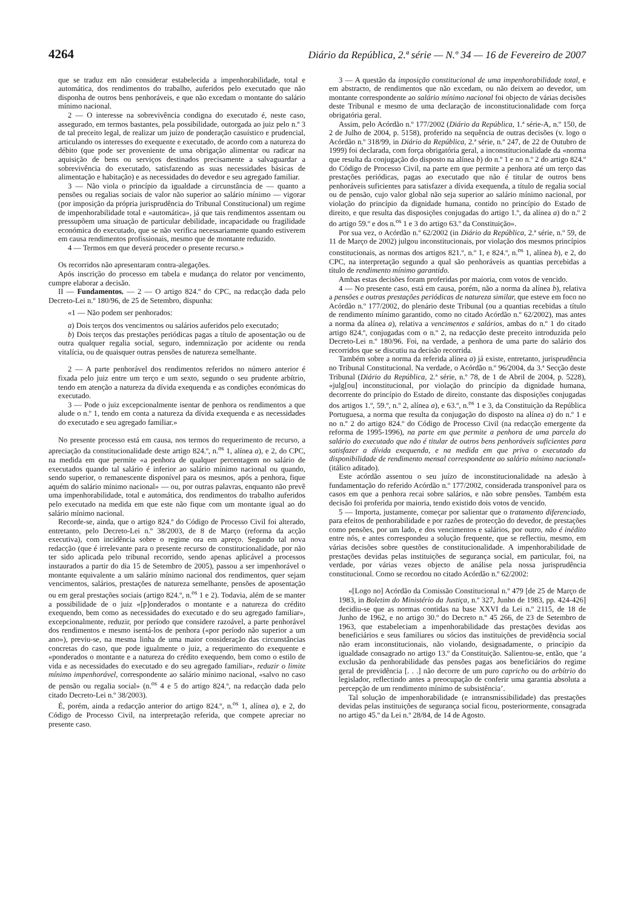4264 Diário da República, 2.ª série — N.º 34 — 16 de Fevereiro de 2007
que se traduz em não considerar estabelecida a impenhorabilidade, total e automática, dos rendimentos do trabalho, auferidos pelo executado que não disponha de outros bens penhoráveis, e que não excedam o montante do salário mínimo nacional.
2 — O interesse na sobrevivência condigna do executado é, neste caso, assegurado, em termos bastantes, pela possibilidade, outorgada ao juiz pelo n.º 3 de tal preceito legal, de realizar um juízo de ponderação casuístico e prudencial, articulando os interesses do exequente e executado, de acordo com a natureza do débito (que pode ser proveniente de uma obrigação alimentar ou radicar na aquisição de bens ou serviços destinados precisamente a salvaguardar a sobrevivência do executado, satisfazendo as suas necessidades básicas de alimentação e habitação) e as necessidades do devedor e seu agregado familiar.
3 — Não viola o princípio da igualdade a circunstância de — quanto a pensões ou regalias sociais de valor não superior ao salário mínimo — vigorar (por imposição da própria jurisprudência do Tribunal Constitucional) um regime de impenhorabilidade total e «automática», já que tais rendimentos assentam ou pressupõem uma situação de particular debilidade, incapacidade ou fragilidade económica do executado, que se não verifica necessariamente quando estiverem em causa rendimentos profissionais, mesmo que de montante reduzido.
4 — Termos em que deverá proceder o presente recurso.»
Os recorridos não apresentaram contra-alegações.
Após inscrição do processo em tabela e mudança do relator por vencimento, cumpre elaborar a decisão.
II — Fundamentos. — 2 — O artigo 824.º do CPC, na redacção dada pelo Decreto-Lei n.º 180/96, de 25 de Setembro, dispunha:
«1 — Não podem ser penhorados:
a) Dois terços dos vencimentos ou salários auferidos pelo executado;
b) Dois terços das prestações periódicas pagas a título de aposentação ou de outra qualquer regalia social, seguro, indemnização por acidente ou renda vitalícia, ou de quaisquer outras pensões de natureza semelhante.
2 — A parte penhorável dos rendimentos referidos no número anterior é fixada pelo juiz entre um terço e um sexto, segundo o seu prudente arbítrio, tendo em atenção a natureza da dívida exequenda e as condições económicas do executado.
3 — Pode o juiz excepcionalmente isentar de penhora os rendimentos a que alude o n.º 1, tendo em conta a natureza da dívida exequenda e as necessidades do executado e seu agregado familiar.»
No presente processo está em causa, nos termos do requerimento de recurso, a apreciação da constitucionalidade deste artigo 824.º, n.<sup>os</sup> 1, alínea a), e 2, do CPC, na medida em que permite «a penhora de qualquer percentagem no salário de executados quando tal salário é inferior ao salário mínimo nacional ou quando, sendo superior, o remanescente disponível para os mesmos, após a penhora, fique aquém do salário mínimo nacional» — ou, por outras palavras, enquanto não prevê uma impenhorabilidade, total e automática, dos rendimentos do trabalho auferidos pelo executado na medida em que este não fique com um montante igual ao do salário mínimo nacional.
Recorde-se, ainda, que o artigo 824.º do Código de Processo Civil foi alterado, entretanto, pelo Decreto-Lei n.º 38/2003, de 8 de Março (reforma da acção executiva), com incidência sobre o regime ora em apreço. Segundo tal nova redacção (que é irrelevante para o presente recurso de constitucionalidade, por não ter sido aplicada pelo tribunal recorrido, sendo apenas aplicável a processos instaurados a partir do dia 15 de Setembro de 2005), passou a ser impenhorável o montante equivalente a um salário mínimo nacional dos rendimentos, quer sejam vencimentos, salários, prestações de natureza semelhante, pensões de aposentação ou em geral prestações sociais (artigo 824.º, n.<sup>os</sup> 1 e 2). Todavia, além de se manter a possibilidade de o juiz «[p]onderados o montante e a natureza do crédito exequendo, bem como as necessidades do executado e do seu agregado familiar», excepcionalmente, reduzir, por período que considere razoável, a parte penhorável dos rendimentos e mesmo isentá-los de penhora («por período não superior a um ano»), previu-se, na mesma linha de uma maior consideração das circunstâncias concretas do caso, que pode igualmente o juiz, a requerimento do exequente e «ponderados o montante e a natureza do crédito exequendo, bem como o estilo de vida e as necessidades do executado e do seu agregado familiar», reduzir o limite mínimo impenhorável, correspondente ao salário mínimo nacional, «salvo no caso de pensão ou regalia social» (n.<sup>os</sup> 4 e 5 do artigo 824.º, na redacção dada pelo citado Decreto-Lei n.º 38/2003).
É, porém, ainda a redacção anterior do artigo 824.º, n.<sup>os</sup> 1, alínea a), e 2, do Código de Processo Civil, na interpretação referida, que compete apreciar no presente caso.
3 — A questão da imposição constitucional de uma impenhorabilidade total, e em abstracto, de rendimentos que não excedam, ou não deixem ao devedor, um montante correspondente ao salário mínimo nacional foi objecto de várias decisões deste Tribunal e mesmo de uma declaração de inconstitucionalidade com força obrigatória geral.
Assim, pelo Acórdão n.º 177/2002 (Diário da República, 1.ª série-A, n.º 150, de 2 de Julho de 2004, p. 5158), proferido na sequência de outras decisões (v. logo o Acórdão n.º 318/99, in Diário da República, 2.ª série, n.º 247, de 22 de Outubro de 1999) foi declarada, com força obrigatória geral, a inconstitucionalidade da «norma que resulta da conjugação do disposto na alínea b) do n.º 1 e no n.º 2 do artigo 824.º do Código de Processo Civil, na parte em que permite a penhora até um terço das prestações periódicas, pagas ao executado que não é titular de outros bens penhoráveis suficientes para satisfazer a dívida exequenda, a título de regalia social ou de pensão, cujo valor global não seja superior ao salário mínimo nacional, por violação do princípio da dignidade humana, contido no princípio do Estado de direito, e que resulta das disposições conjugadas do artigo 1.º, da alínea a) do n.º 2 do artigo 59.º e dos n.<sup>os</sup> 1 e 3 do artigo 63.º da Constituição».
Por sua vez, o Acórdão n.º 62/2002 (in Diário da República, 2.ª série, n.º 59, de 11 de Março de 2002) julgou inconstitucionais, por violação dos mesmos princípios constitucionais, as normas dos artigos 821.º, n.º 1, e 824.º, n.<sup>os</sup> 1, alínea b), e 2, do CPC, na interpretação segundo a qual são penhoráveis as quantias percebidas a título de rendimento mínimo garantido.
Ambas estas decisões foram proferidas por maioria, com votos de vencido.
4 — No presente caso, está em causa, porém, não a norma da alínea b), relativa a pensões e outras prestações periódicas de natureza similar, que esteve em foco no Acórdão n.º 177/2002, do plenário deste Tribunal (ou a quantias recebidas a título de rendimento mínimo garantido, como no citado Acórdão n.º 62/2002), mas antes a norma da alínea a), relativa a vencimentos e salários, ambas do n.º 1 do citado artigo 824.º, conjugadas com o n.º 2, na redacção deste preceito introduzida pelo Decreto-Lei n.º 180/96. Foi, na verdade, a penhora de uma parte do salário dos recorridos que se discutiu na decisão recorrida.
Também sobre a norma da referida alínea a) já existe, entretanto, jurisprudência no Tribunal Constitucional. Na verdade, o Acórdão n.º 96/2004, da 3.ª Secção deste Tribunal (Diário da República, 2.ª série, n.º 78, de 1 de Abril de 2004, p. 5228), «julg[ou] inconstitucional, por violação do princípio da dignidade humana, decorrente do princípio do Estado de direito, constante das disposições conjugadas dos artigos 1.º, 59.º, n.º 2, alínea a), e 63.º, n.<sup>os</sup> 1 e 3, da Constituição da República Portuguesa, a norma que resulta da conjugação do disposto na alínea a) do n.º 1 e no n.º 2 do artigo 824.º do Código de Processo Civil (na redacção emergente da reforma de 1995-1996), na parte em que permite a penhora de uma parcela do salário do executado que não é titular de outros bens penhoráveis suficientes para satisfazer a dívida exequenda, e na medida em que priva o executado da disponibilidade de rendimento mensal correspondente ao salário mínimo nacional» (itálico aditado).
Este acórdão assentou o seu juízo de inconstitucionalidade na adesão à fundamentação do referido Acórdão n.º 177/2002, considerada transponível para os casos em que a penhora recai sobre salários, e não sobre pensões. Também esta decisão foi proferida por maioria, tendo existido dois votos de vencido.
5 — Importa, justamente, começar por salientar que o tratamento diferenciado, para efeitos de penhorabilidade e por razões de protecção do devedor, de prestações como pensões, por um lado, e dos vencimentos e salários, por outro, não é inédito entre nós, e antes correspondeu a solução frequente, que se reflectiu, mesmo, em várias decisões sobre questões de constitucionalidade. A impenhorabilidade de prestações devidas pelas instituições de segurança social, em particular, foi, na verdade, por várias vezes objecto de análise pela nossa jurisprudência constitucional. Como se recordou no citado Acórdão n.º 62/2002:
«[Logo no] Acórdão da Comissão Constitucional n.º 479 [de 25 de Março de 1983, in Boletim do Ministério da Justiça, n.º 327, Junho de 1983, pp. 424-426] decidiu-se que as normas contidas na base XXVI da Lei n.º 2115, de 18 de Junho de 1962, e no artigo 30.º do Decreto n.º 45 266, de 23 de Setembro de 1963, que estabeleciam a impenhorabilidade das prestações devidas aos beneficiários e seus familiares ou sócios das instituições de previdência social não eram inconstitucionais, não violando, designadamente, o princípio da igualdade consagrado no artigo 13.º da Constituição. Salientou-se, então, que ‘a exclusão da penhorabilidade das pensões pagas aos beneficiários do regime geral de previdência [. . .] não decorre de um puro capricho ou do arbítrio do legislador, reflectindo antes a preocupação de conferir uma garantia absoluta a percepção de um rendimento mínimo de subsistência’.
Tal solução de impenhorabilidade (e intransmissibilidade) das prestações devidas pelas instituições de segurança social ficou, posteriormente, consagrada no artigo 45.º da Lei n.º 28/84, de 14 de Agosto.